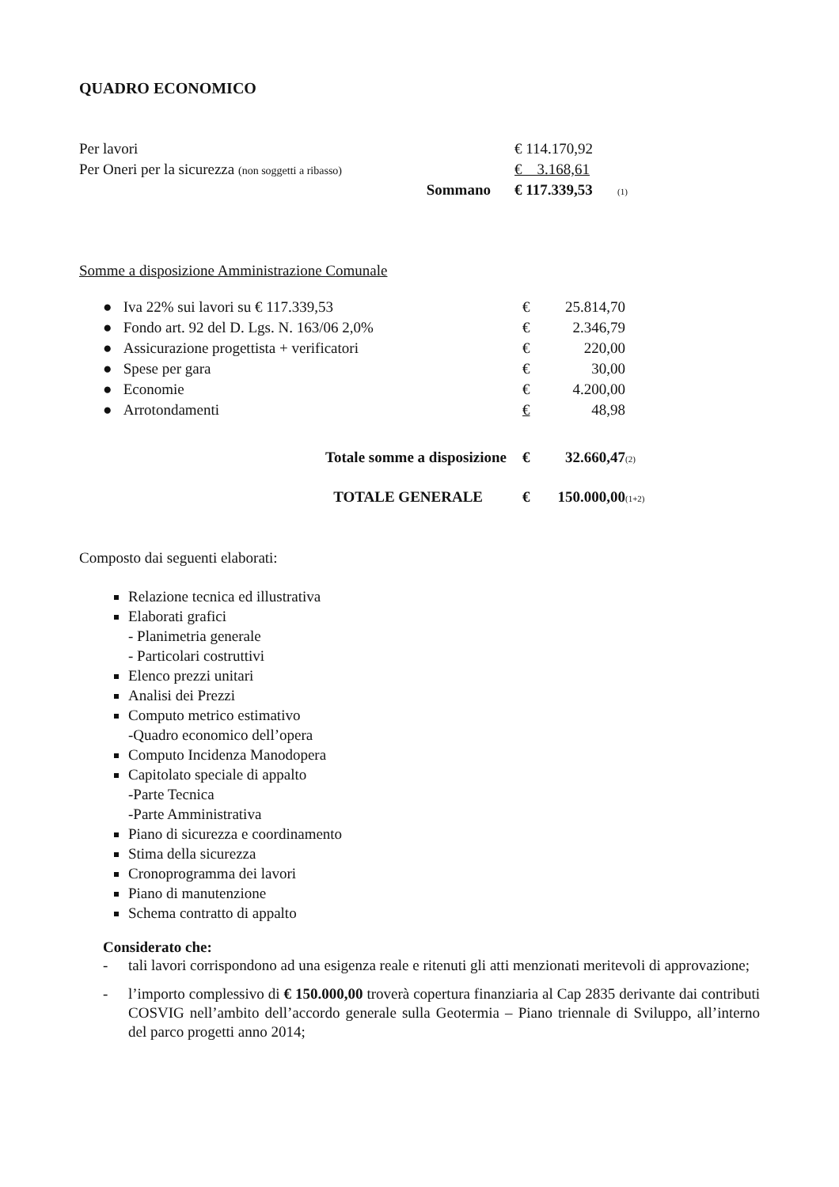QUADRO ECONOMICO
| Per lavori | | € 114.170,92 | |
| Per Oneri per la sicurezza (non soggetti a ribasso) | | € 3.168,61 | |
| | Sommano | € 117.339,53 | (1) |
Somme a disposizione Amministrazione Comunale
| ● Iva 22% sui lavori su € 117.339,53 | € 25.814,70 | |
| ● Fondo art. 92 del D. Lgs. N. 163/06 2,0% | € 2.346,79 | |
| ● Assicurazione progettista + verificatori | € 220,00 | |
| ● Spese per gara | € 30,00 | |
| ● Economie | € 4.200,00 | |
| ● Arrotondamenti | € 48,98 | |
| Totale somme a disposizione | € 32.660,47 | (2) |
| TOTALE GENERALE | € 150.000,00 | (1+2) |
Composto dai seguenti elaborati:
Relazione tecnica ed illustrativa
Elaborati grafici
- Planimetria generale
- Particolari costruttivi
Elenco prezzi unitari
Analisi dei Prezzi
Computo metrico estimativo
-Quadro economico dell’opera
Computo Incidenza Manodopera
Capitolato speciale di appalto
-Parte Tecnica
-Parte Amministrativa
Piano di sicurezza e coordinamento
Stima della sicurezza
Cronoprogramma dei lavori
Piano di manutenzione
Schema contratto di appalto
Considerato che:
- tali lavori corrispondono ad una esigenza reale e ritenuti gli atti menzionati meritevoli di approvazione;
- l’importo complessivo di € 150.000,00 troverà copertura finanziaria al Cap 2835 derivante dai contributi COSVIG nell’ambito dell’accordo generale sulla Geotermia – Piano triennale di Sviluppo, all’interno del parco progetti anno 2014;